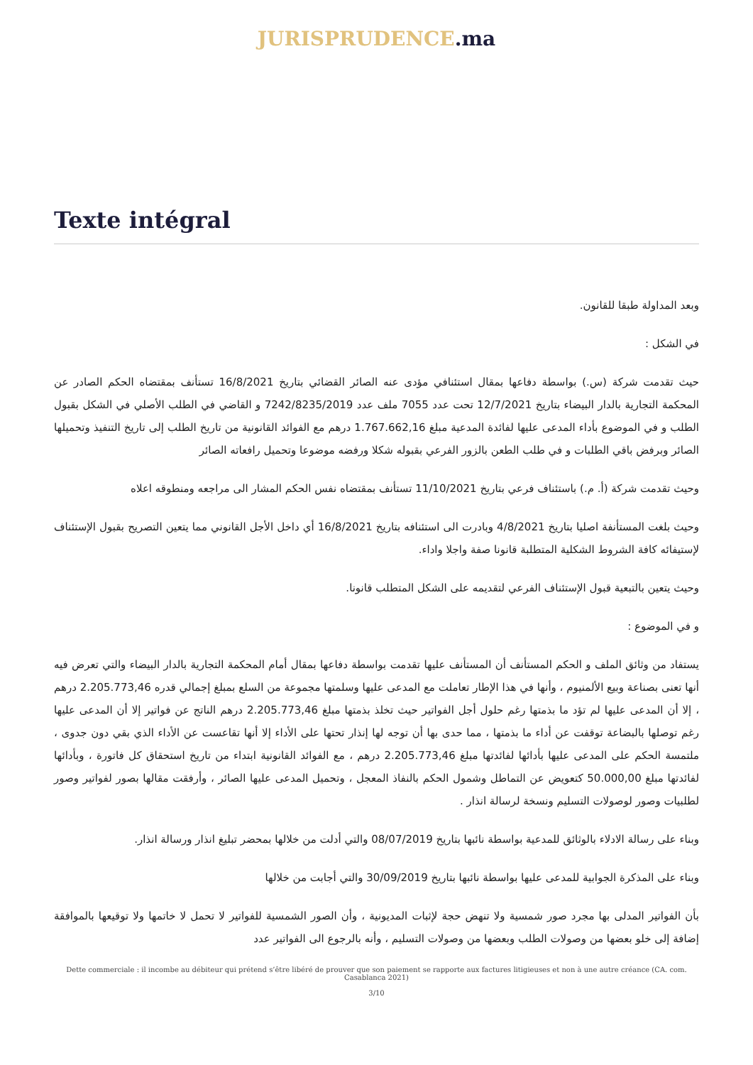JURISPRUDENCE.ma
Texte intégral
وبعد المداولة طبقا للقانون.
في الشكل :
حيث تقدمت شركة (س.) بواسطة دفاعها بمقال استئنافي مؤدى عنه الصائر القضائي بتاريخ 16/8/2021 تستأنف بمقتضاه الحكم الصادر عن المحكمة التجارية بالدار البيضاء بتاريخ 12/7/2021 تحت عدد 7055 ملف عدد 7242/8235/2019 و القاضي في الطلب الأصلي في الشكل بقبول الطلب و في الموضوع بأداء المدعى عليها لفائدة المدعية مبلغ 1.767.662,16 درهم مع الفوائد القانونية من تاريخ الطلب إلى تاريخ التنفيذ وتحميلها الصائر وبرفض باقي الطلبات و في طلب الطعن بالزور الفرعي بقبوله شكلا ورفضه موضوعا وتحميل رافعاته الصائر
وحيث تقدمت شركة (أ. م.) باستئناف فرعي بتاريخ 11/10/2021 تستأنف بمقتضاه نفس الحكم المشار الى مراجعه ومنطوقه اعلاه
وحيث بلغت المستأنفة اصليا بتاريخ 4/8/2021 وبادرت الى استئنافه بتاريخ 16/8/2021 أي داخل الأجل القانوني مما يتعين التصريح بقبول الإستئناف لإستيفائه كافة الشروط الشكلية المتطلبة قانونا صفة واجلا واداء.
وحيث يتعين بالتبعية قبول الإستئناف الفرعي لتقديمه على الشكل المتطلب قانونا.
و في الموضوع :
يستفاد من وثائق الملف و الحكم المستأنف أن المستأنف عليها تقدمت بواسطة دفاعها بمقال أمام المحكمة التجارية بالدار البيضاء والتي تعرض فيه أنها تعنى بصناعة وبيع الألمنيوم ، وأنها في هذا الإطار تعاملت مع المدعى عليها وسلمتها مجموعة من السلع بمبلغ إجمالي قدره 2.205.773,46 درهم ، إلا أن المدعى عليها لم تؤد ما بذمتها رغم حلول أجل الفواتير حيث تخلذ بذمتها مبلغ 2.205.773,46 درهم الناتج عن فواتير إلا أن المدعى عليها رغم توصلها بالبضاعة توقفت عن أداء ما بذمتها ، مما حدى بها أن توجه لها إنذار تحتها على الأداء إلا أنها تقاعست عن الأداء الذي بقي دون جدوى ، ملتمسة الحكم على المدعى عليها بأدائها لفائدتها مبلغ 2.205.773,46 درهم ، مع الفوائد القانونية ابتداء من تاريخ استحقاق كل فاتورة ، وبأدائها لفائدتها مبلغ 50.000,00 كتعويض عن التماطل وشمول الحكم بالنفاذ المعجل ، وتحميل المدعى عليها الصائر ، وأرفقت مقالها بصور لفواتير وصور لطلبيات وصور لوصولات التسليم ونسخة لرسالة انذار .
وبناء على رسالة الادلاء بالوثائق للمدعية بواسطة نائبها بتاريخ 08/07/2019 والتي أدلت من خلالها بمحضر تبليغ انذار ورسالة انذار.
وبناء على المذكرة الجوابية للمدعى عليها بواسطة نائبها بتاريخ 30/09/2019 والتي أجابت من خلالها
بأن الفواتير المدلى بها مجرد صور شمسية ولا تنهض حجة لإثبات المديونية ، وأن الصور الشمسية للفواتير لا تحمل لا خاتمها ولا توقيعها بالموافقة إضافة إلى خلو بعضها من وصولات الطلب وبعضها من وصولات التسليم ، وأنه بالرجوع الى الفواتير عدد
Dette commerciale : il incombe au débiteur qui prétend s’être libéré de prouver que son paiement se rapporte aux factures litigieuses et non à une autre créance (CA. com. Casablanca 2021)
3/10